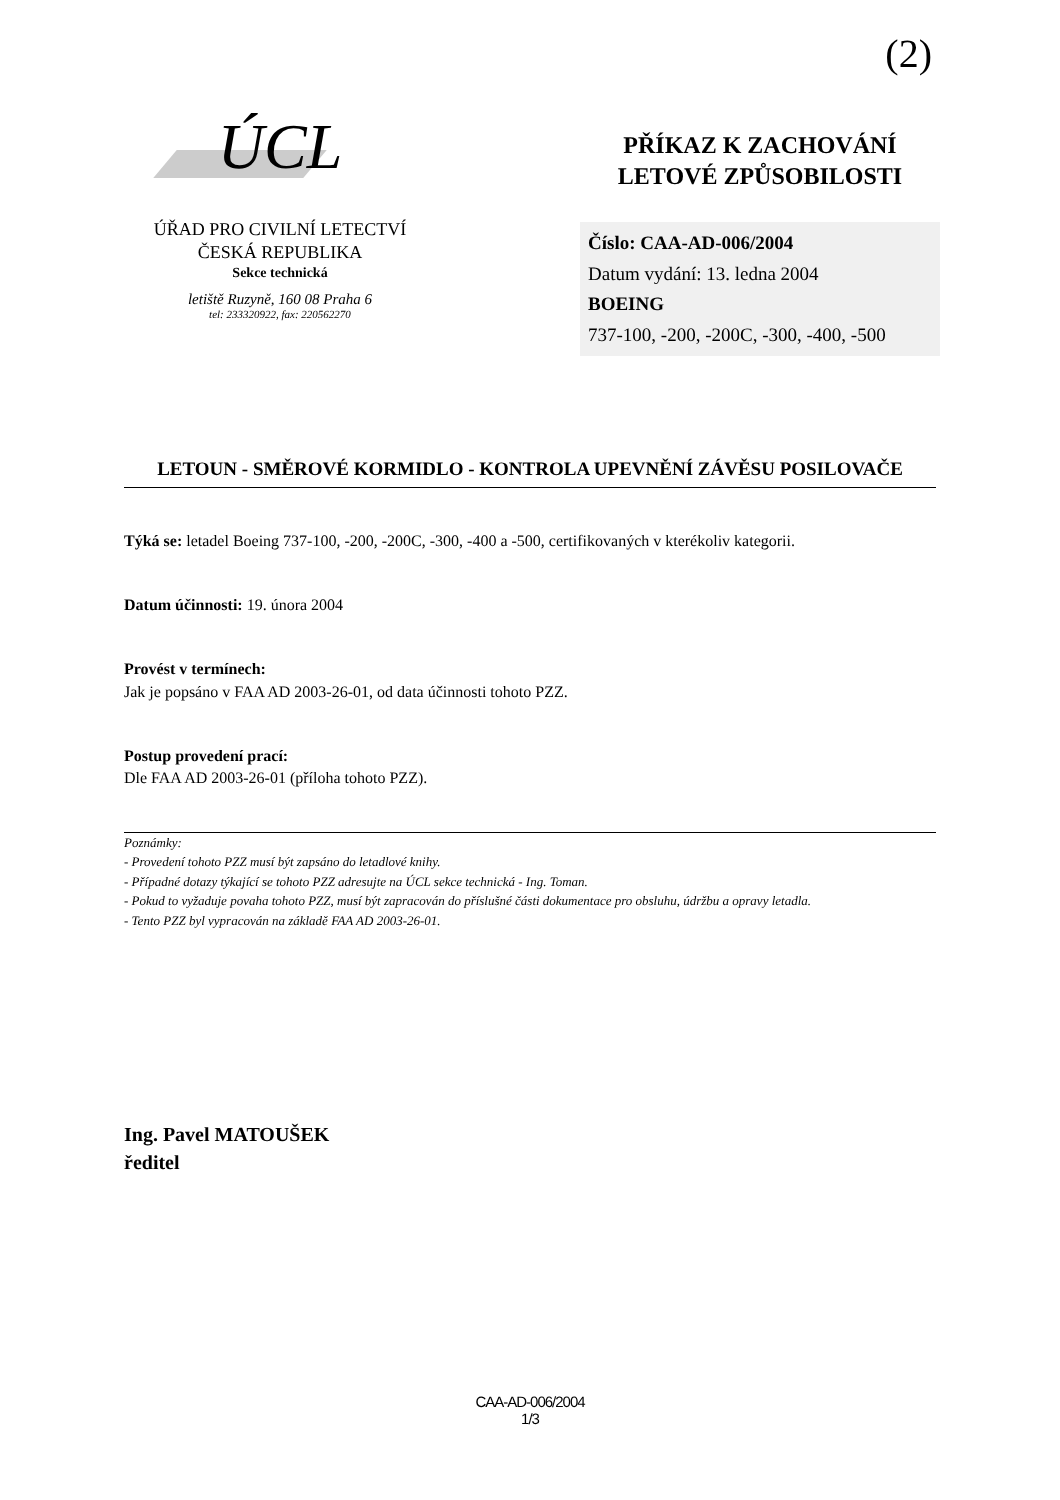(2)
ÚCL
ÚŘAD PRO CIVILNÍ LETECTVÍ
ČESKÁ REPUBLIKA
Sekce technická
letiště Ruzyně, 160 08 Praha 6
tel: 233320922, fax: 220562270
PŘÍKAZ K ZACHOVÁNÍ
LETOVÉ ZPŮSOBILOSTI
Číslo: CAA-AD-006/2004
Datum vydání: 13. ledna 2004
BOEING
737-100, -200, -200C, -300, -400, -500
LETOUN - SMĚROVÉ KORMIDLO - KONTROLA UPEVNĚNÍ ZÁVĚSU POSILOVAČE
Týká se: letadel Boeing 737-100, -200, -200C, -300, -400 a -500, certifikovaných v kterékoliv kategorii.
Datum účinnosti: 19. února 2004
Provést v termínech:
Jak je popsáno v FAA AD 2003-26-01, od data účinnosti tohoto PZZ.
Postup provedení prací:
Dle FAA AD 2003-26-01 (příloha tohoto PZZ).
Poznámky:
- Provedení tohoto PZZ musí být zapsáno do letadlové knihy.
- Případné dotazy týkající se tohoto PZZ adresujte na ÚCL sekce technická - Ing. Toman.
- Pokud to vyžaduje povaha tohoto PZZ, musí být zapracován do příslušné části dokumentace pro obsluhu, údržbu a opravy letadla.
- Tento PZZ byl vypracován na základě FAA AD 2003-26-01.
Ing. Pavel MATOUŠEK
ředitel
CAA-AD-006/2004
1/3